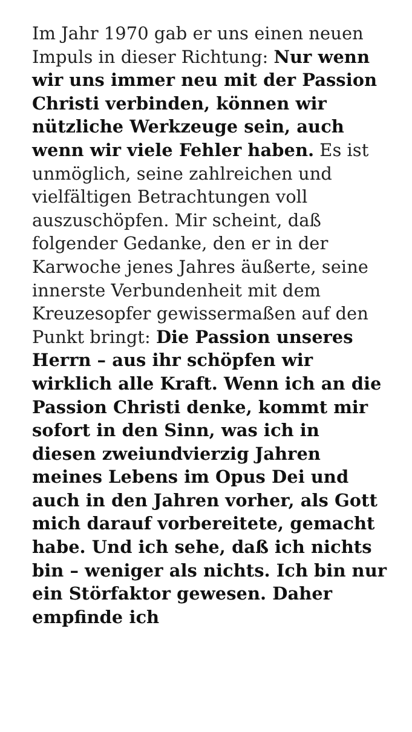Im Jahr 1970 gab er uns einen neuen Impuls in dieser Richtung: Nur wenn wir uns immer neu mit der Passion Christi verbinden, können wir nützliche Werkzeuge sein, auch wenn wir viele Fehler haben. Es ist unmöglich, seine zahlreichen und vielfältigen Betrachtungen voll auszuschöpfen. Mir scheint, daß folgender Gedanke, den er in der Karwoche jenes Jahres äußerte, seine innerste Verbundenheit mit dem Kreuzesopfer gewissermaßen auf den Punkt bringt: Die Passion unseres Herrn – aus ihr schöpfen wir wirklich alle Kraft. Wenn ich an die Passion Christi denke, kommt mir sofort in den Sinn, was ich in diesen zweiundvierzig Jahren meines Lebens im Opus Dei und auch in den Jahren vorher, als Gott mich darauf vorbereitete, gemacht habe. Und ich sehe, daß ich nichts bin – weniger als nichts. Ich bin nur ein Störfaktor gewesen. Daher empfinde ich